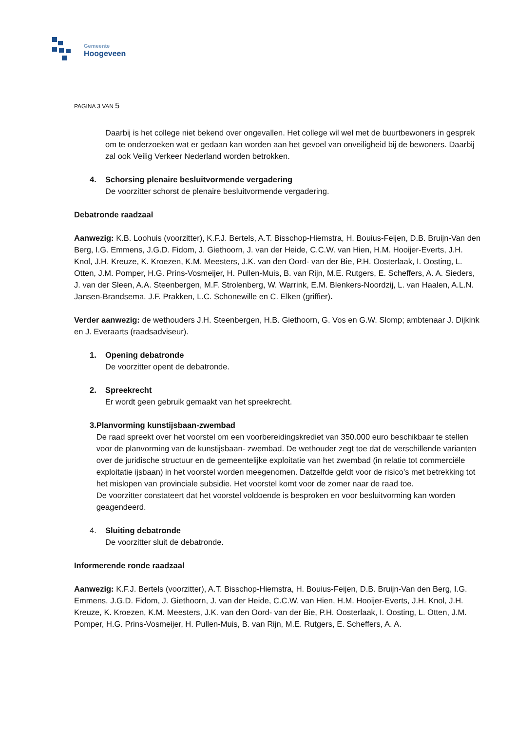Gemeente
Hoogeveen
PAGINA 3 VAN 5
Daarbij is het college niet bekend over ongevallen. Het college wil wel met de buurtbewoners in gesprek om te onderzoeken wat er gedaan kan worden aan het gevoel van onveiligheid bij de bewoners. Daarbij zal ook Veilig Verkeer Nederland worden betrokken.
4. Schorsing plenaire besluitvormende vergadering
De voorzitter schorst de plenaire besluitvormende vergadering.
Debatronde raadzaal
Aanwezig: K.B. Loohuis (voorzitter), K.F.J. Bertels, A.T. Bisschop-Hiemstra, H. Bouius-Feijen, D.B. Bruijn-Van den Berg, I.G. Emmens, J.G.D. Fidom, J. Giethoorn, J. van der Heide, C.C.W. van Hien, H.M. Hooijer-Everts, J.H. Knol, J.H. Kreuze, K. Kroezen, K.M. Meesters, J.K. van den Oord- van der Bie, P.H. Oosterlaak, I. Oosting, L. Otten, J.M. Pomper, H.G. Prins-Vosmeijer, H. Pullen-Muis, B. van Rijn, M.E. Rutgers, E. Scheffers, A. A. Sieders, J. van der Sleen, A.A. Steenbergen, M.F. Strolenberg, W. Warrink, E.M. Blenkers-Noordzij, L. van Haalen, A.L.N. Jansen-Brandsema, J.F. Prakken, L.C. Schonewille en C. Elken (griffier).
Verder aanwezig: de wethouders J.H. Steenbergen, H.B. Giethoorn, G. Vos en G.W. Slomp; ambtenaar J. Dijkink en J. Everaarts (raadsadviseur).
1. Opening debatronde
De voorzitter opent de debatronde.
2. Spreekrecht
Er wordt geen gebruik gemaakt van het spreekrecht.
3. Planvorming kunstijsbaan-zwembad
De raad spreekt over het voorstel om een voorbereidingskrediet van 350.000 euro beschikbaar te stellen voor de planvorming van de kunstijsbaan- zwembad. De wethouder zegt toe dat de verschillende varianten over de juridische structuur en de gemeentelijke exploitatie van het zwembad (in relatie tot commerciële exploitatie ijsbaan) in het voorstel worden meegenomen. Datzelfde geldt voor de risico’s met betrekking tot het mislopen van provinciale subsidie. Het voorstel komt voor de zomer naar de raad toe.
De voorzitter constateert dat het voorstel voldoende is besproken en voor besluitvorming kan worden geagendeerd.
4. Sluiting debatronde
De voorzitter sluit de debatronde.
Informerende ronde raadzaal
Aanwezig: K.F.J. Bertels (voorzitter), A.T. Bisschop-Hiemstra, H. Bouius-Feijen, D.B. Bruijn-Van den Berg, I.G. Emmens, J.G.D. Fidom, J. Giethoorn, J. van der Heide, C.C.W. van Hien, H.M. Hooijer-Everts, J.H. Knol, J.H. Kreuze, K. Kroezen, K.M. Meesters, J.K. van den Oord- van der Bie, P.H. Oosterlaak, I. Oosting, L. Otten, J.M. Pomper, H.G. Prins-Vosmeijer, H. Pullen-Muis, B. van Rijn, M.E. Rutgers, E. Scheffers, A. A.